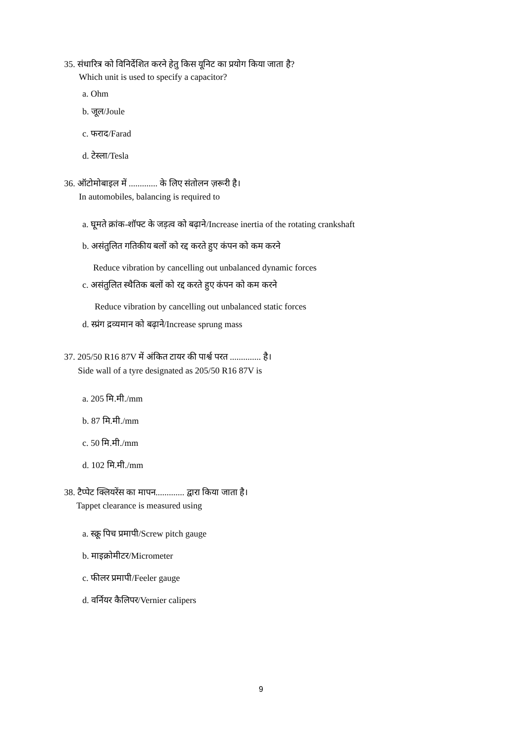35. संधारित्र को विनिर्देशित करने हेतु किस यूनिट का प्रयोग किया जाता है?
Which unit is used to specify a capacitor?
a. Ohm
b. जूल/Joule
c. फराद/Farad
d. टेस्ला/Tesla
36. ऑटोमोबाइल में ............. के लिए संतोलन ज़रूरी है।
In automobiles, balancing is required to
a. घूमते क्रांक-शॉफ्ट के जड़त्व को बढ़ाने/Increase inertia of the rotating crankshaft
b. असंतुलित गतिकीय बलों को रद्द करते हुए कंपन को कम करने
Reduce vibration by cancelling out unbalanced dynamic forces
c. असंतुलित स्थैतिक बलों को रद्द करते हुए कंपन को कम करने
Reduce vibration by cancelling out unbalanced static forces
d. स्प्रंग द्रव्यमान को बढ़ाने/Increase sprung mass
37. 205/50 R16 87V में अंकित टायर की पार्श्व परत .............. है।
Side wall of a tyre designated as 205/50 R16 87V is
a. 205 मि.मी./mm
b. 87 मि.मी./mm
c. 50 मि.मी./mm
d. 102 मि.मी./mm
38. टैप्पेट क्लियरेंस का मापन............. द्वारा किया जाता है।
Tappet clearance is measured using
a. स्क्रू पिच प्रमापी/Screw pitch gauge
b. माइक्रोमीटर/Micrometer
c. फीलर प्रमापी/Feeler gauge
d. वर्नियर कैलिपर/Vernier calipers
9